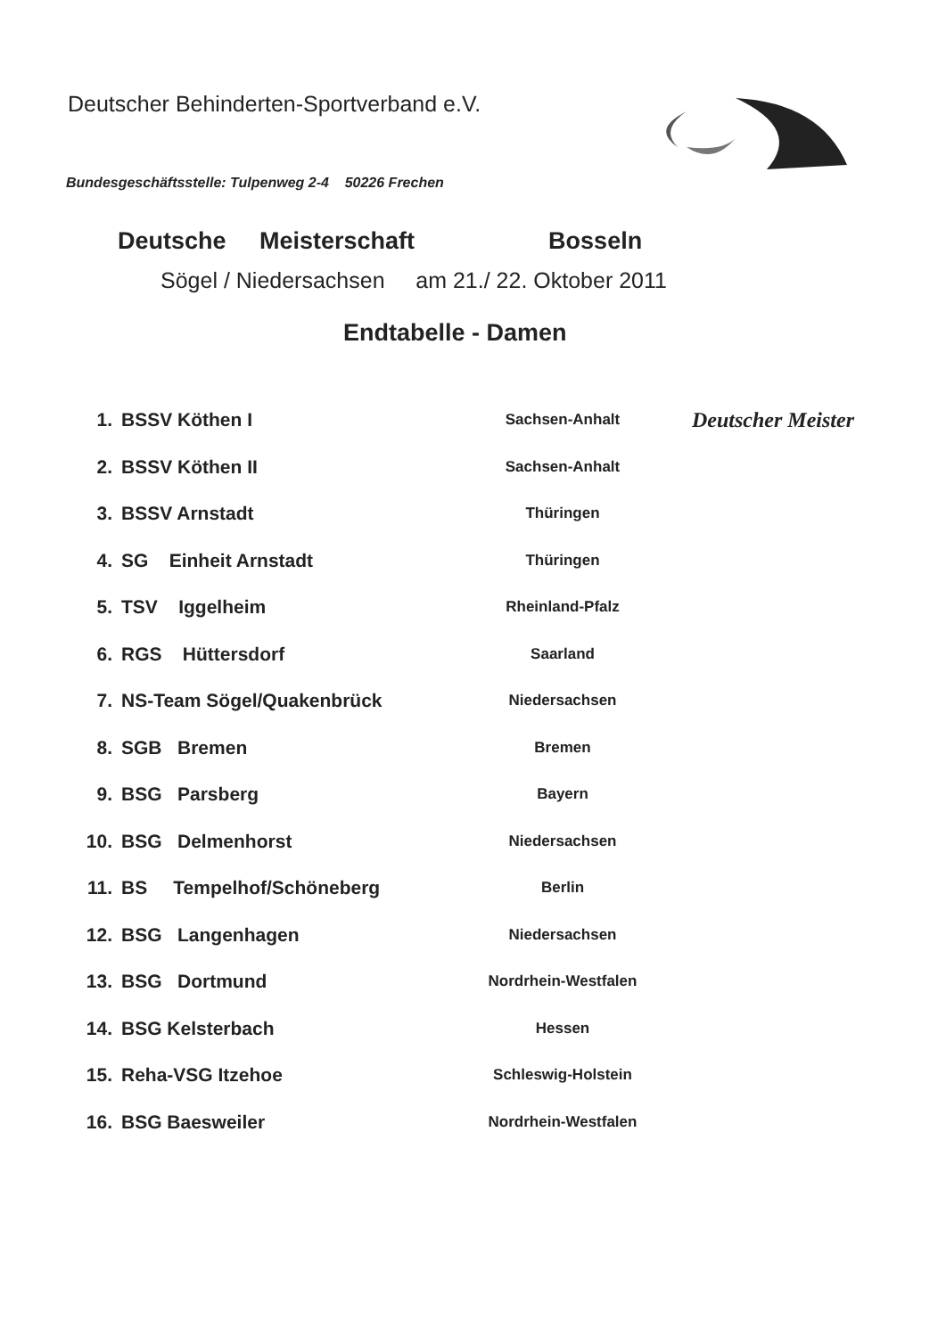Deutscher Behinderten-Sportverband e.V.
Bundesgeschäftsstelle: Tulpenweg 2-4 50226 Frechen
Deutsche Meisterschaft Bosseln
Sögel / Niedersachsen am 21./ 22. Oktober 2011
Endtabelle - Damen
| 1. | BSSV Köthen I | Sachsen-Anhalt | Deutscher Meister |
| 2. | BSSV Köthen II | Sachsen-Anhalt | |
| 3. | BSSV Arnstadt | Thüringen | |
| 4. | SG Einheit Arnstadt | Thüringen | |
| 5. | TSV Iggelheim | Rheinland-Pfalz | |
| 6. | RGS Hüttersdorf | Saarland | |
| 7. | NS-Team Sögel/Quakenbrück | Niedersachsen | |
| 8. | SGB Bremen | Bremen | |
| 9. | BSG Parsberg | Bayern | |
| 10. | BSG Delmenhorst | Niedersachsen | |
| 11. | BS Tempelhof/Schöneberg | Berlin | |
| 12. | BSG Langenhagen | Niedersachsen | |
| 13. | BSG Dortmund | Nordrhein-Westfalen | |
| 14. | BSG Kelsterbach | Hessen | |
| 15. | Reha-VSG Itzehoe | Schleswig-Holstein | |
| 16. | BSG Baesweiler | Nordrhein-Westfalen | |